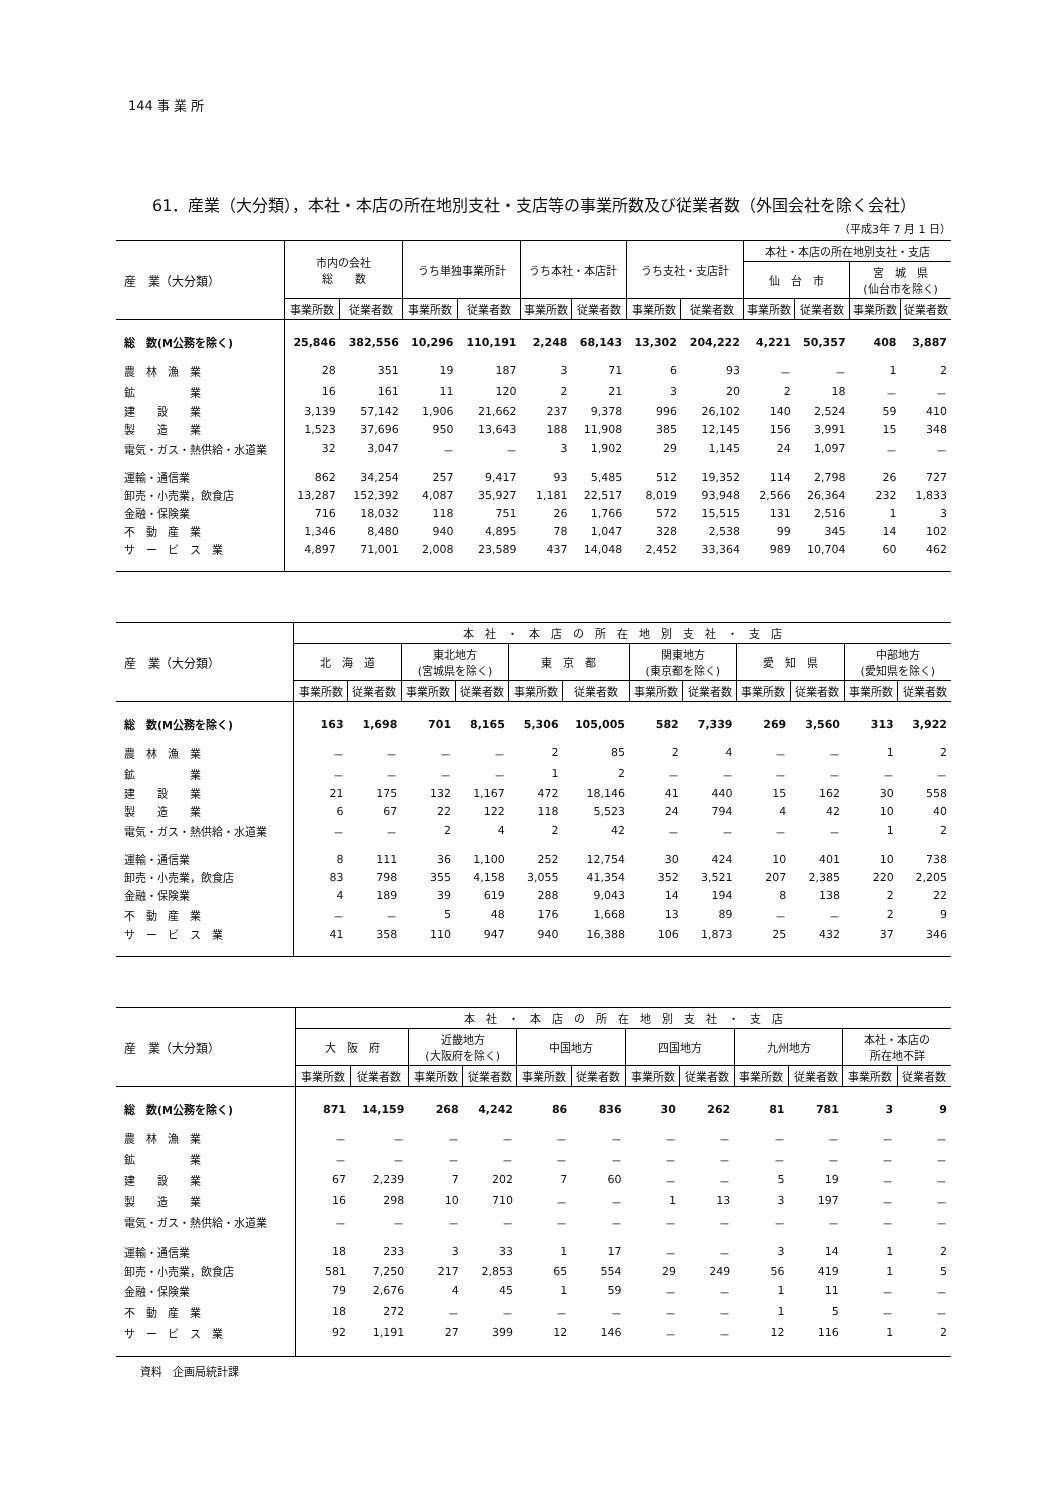144 事 業 所
61．産業（大分類），本社・本店の所在地別支社・支店等の事業所数及び従業者数（外国会社を除く会社）
（平成3年 7 月 1 日）
| 産 業（大分類） | 市内の会社 総 数 | | うち単独事業所計 | | うち本社・本店計 | | うち支社・支店計 | | 本社・本店の所在地別支社・支店 | | | |
| --- | --- | --- | --- | --- | --- | --- | --- | --- | --- | --- | --- | --- |
| | | | | | | | | | 仙 台 市 | | 宮 城 県 (仙台市を除く) | |
| | 事業所数 | 従業者数 | 事業所数 | 従業者数 | 事業所数 | 従業者数 | 事業所数 | 従業者数 | 事業所数 | 従業者数 | 事業所数 | 従業者数 |
| 総 数(M公務を除く) | 25,846 | 382,556 | 10,296 | 110,191 | 2,248 | 68,143 | 13,302 | 204,222 | 4,221 | 50,357 | 408 | 3,887 |
| 農 林 漁 業 | 28 | 351 | 19 | 187 | 3 | 71 | 6 | 93 | － | － | 1 | 2 |
| 鉱 業 | 16 | 161 | 11 | 120 | 2 | 21 | 3 | 20 | 2 | 18 | － | － |
| 建 設 業 | 3,139 | 57,142 | 1,906 | 21,662 | 237 | 9,378 | 996 | 26,102 | 140 | 2,524 | 59 | 410 |
| 製 造 業 | 1,523 | 37,696 | 950 | 13,643 | 188 | 11,908 | 385 | 12,145 | 156 | 3,991 | 15 | 348 |
| 電気・ガス・熱供給・水道業 | 32 | 3,047 | － | － | 3 | 1,902 | 29 | 1,145 | 24 | 1,097 | － | － |
| 運輸・通信業 | 862 | 34,254 | 257 | 9,417 | 93 | 5,485 | 512 | 19,352 | 114 | 2,798 | 26 | 727 |
| 卸売・小売業，飲食店 | 13,287 | 152,392 | 4,087 | 35,927 | 1,181 | 22,517 | 8,019 | 93,948 | 2,566 | 26,364 | 232 | 1,833 |
| 金融・保険業 | 716 | 18,032 | 118 | 751 | 26 | 1,766 | 572 | 15,515 | 131 | 2,516 | 1 | 3 |
| 不 動 産 業 | 1,346 | 8,480 | 940 | 4,895 | 78 | 1,047 | 328 | 2,538 | 99 | 345 | 14 | 102 |
| サ ー ビ ス 業 | 4,897 | 71,001 | 2,008 | 23,589 | 437 | 14,048 | 2,452 | 33,364 | 989 | 10,704 | 60 | 462 |
| 産 業（大分類） | 本 社 ・ 本 店 の 所 在 地 別 支 社 ・ 支 店 | | | | | | | | | | | |
| --- | --- | --- | --- | --- | --- | --- | --- | --- | --- | --- | --- | --- |
| | 北 海 道 | | 東北地方 (宮城県を除く) | | 東 京 都 | | 関東地方 (東京都を除く) | | 愛 知 県 | | 中部地方 (愛知県を除く) | |
| | 事業所数 | 従業者数 | 事業所数 | 従業者数 | 事業所数 | 従業者数 | 事業所数 | 従業者数 | 事業所数 | 従業者数 | 事業所数 | 従業者数 |
| 総 数(M公務を除く) | 163 | 1,698 | 701 | 8,165 | 5,306 | 105,005 | 582 | 7,339 | 269 | 3,560 | 313 | 3,922 |
| 農 林 漁 業 | － | － | － | － | 2 | 85 | 2 | 4 | － | － | 1 | 2 |
| 鉱 業 | － | － | － | － | 1 | 2 | － | － | － | － | － | － |
| 建 設 業 | 21 | 175 | 132 | 1,167 | 472 | 18,146 | 41 | 440 | 15 | 162 | 30 | 558 |
| 製 造 業 | 6 | 67 | 22 | 122 | 118 | 5,523 | 24 | 794 | 4 | 42 | 10 | 40 |
| 電気・ガス・熱供給・水道業 | － | － | 2 | 4 | 2 | 42 | － | － | － | － | 1 | 2 |
| 運輸・通信業 | 8 | 111 | 36 | 1,100 | 252 | 12,754 | 30 | 424 | 10 | 401 | 10 | 738 |
| 卸売・小売業，飲食店 | 83 | 798 | 355 | 4,158 | 3,055 | 41,354 | 352 | 3,521 | 207 | 2,385 | 220 | 2,205 |
| 金融・保険業 | 4 | 189 | 39 | 619 | 288 | 9,043 | 14 | 194 | 8 | 138 | 2 | 22 |
| 不 動 産 業 | － | － | 5 | 48 | 176 | 1,668 | 13 | 89 | － | － | 2 | 9 |
| サ ー ビ ス 業 | 41 | 358 | 110 | 947 | 940 | 16,388 | 106 | 1,873 | 25 | 432 | 37 | 346 |
| 産 業（大分類） | 本 社 ・ 本 店 の 所 在 地 別 支 社 ・ 支 店 | | | | | | | | | | | |
| --- | --- | --- | --- | --- | --- | --- | --- | --- | --- | --- | --- | --- |
| | 大 阪 府 | | 近畿地方 (大阪府を除く) | | 中国地方 | | 四国地方 | | 九州地方 | | 本社・本店の 所在地不詳 | |
| | 事業所数 | 従業者数 | 事業所数 | 従業者数 | 事業所数 | 従業者数 | 事業所数 | 従業者数 | 事業所数 | 従業者数 | 事業所数 | 従業者数 |
| 総 数(M公務を除く) | 871 | 14,159 | 268 | 4,242 | 86 | 836 | 30 | 262 | 81 | 781 | 3 | 9 |
| 農 林 漁 業 | － | － | － | － | － | － | － | － | － | － | － | － |
| 鉱 業 | － | － | － | － | － | － | － | － | － | － | － | － |
| 建 設 業 | 67 | 2,239 | 7 | 202 | 7 | 60 | － | － | 5 | 19 | － | － |
| 製 造 業 | 16 | 298 | 10 | 710 | － | － | 1 | 13 | 3 | 197 | － | － |
| 電気・ガス・熱供給・水道業 | － | － | － | － | － | － | － | － | － | － | － | － |
| 運輸・通信業 | 18 | 233 | 3 | 33 | 1 | 17 | － | － | 3 | 14 | 1 | 2 |
| 卸売・小売業，飲食店 | 581 | 7,250 | 217 | 2,853 | 65 | 554 | 29 | 249 | 56 | 419 | 1 | 5 |
| 金融・保険業 | 79 | 2,676 | 4 | 45 | 1 | 59 | － | － | 1 | 11 | － | － |
| 不 動 産 業 | 18 | 272 | － | － | － | － | － | － | 1 | 5 | － | － |
| サ ー ビ ス 業 | 92 | 1,191 | 27 | 399 | 12 | 146 | － | － | 12 | 116 | 1 | 2 |
資料　企画局統計課